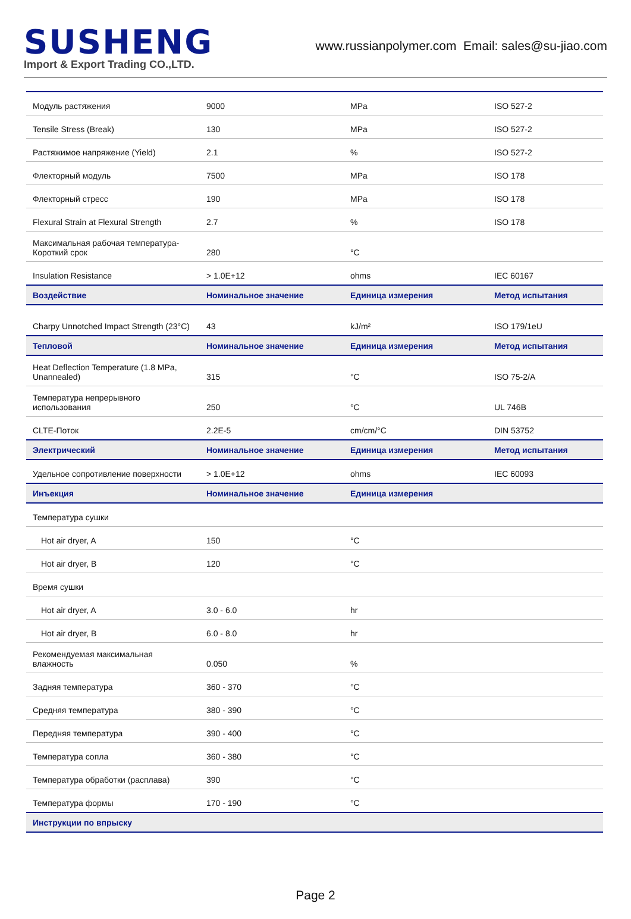SUSHENG
Import & Export Trading CO.,LTD.
www.russianpolymer.com Email: sales@su-jiao.com
| Модуль растяжения | 9000 | MPa | ISO 527-2 |
| Tensile Stress (Break) | 130 | MPa | ISO 527-2 |
| Растяжимое напряжение (Yield) | 2.1 | % | ISO 527-2 |
| Флекторный модуль | 7500 | MPa | ISO 178 |
| Флекторный стресс | 190 | MPa | ISO 178 |
| Flexural Strain at Flexural Strength | 2.7 | % | ISO 178 |
| Максимальная рабочая температура-Короткий срок | 280 | °C | |
| Insulation Resistance | > 1.0E+12 | ohms | IEC 60167 |
| Воздействие | Номинальное значение | Единица измерения | Метод испытания |
| Charpy Unnotched Impact Strength (23°C) | 43 | kJ/m² | ISO 179/1eU |
| Тепловой | Номинальное значение | Единица измерения | Метод испытания |
| Heat Deflection Temperature (1.8 MPa, Unannealed) | 315 | °C | ISO 75-2/A |
| Температура непрерывного использования | 250 | °C | UL 746B |
| CLTE-Поток | 2.2E-5 | cm/cm/°C | DIN 53752 |
| Электрический | Номинальное значение | Единица измерения | Метод испытания |
| Удельное сопротивление поверхности | > 1.0E+12 | ohms | IEC 60093 |
| Инъекция | Номинальное значение | Единица измерения | |
| Температура сушки | | | |
| Hot air dryer, A | 150 | °C | |
| Hot air dryer, B | 120 | °C | |
| Время сушки | | | |
| Hot air dryer, A | 3.0 - 6.0 | hr | |
| Hot air dryer, B | 6.0 - 8.0 | hr | |
| Рекомендуемая максимальная влажность | 0.050 | % | |
| Задняя температура | 360 - 370 | °C | |
| Средняя температура | 380 - 390 | °C | |
| Передняя температура | 390 - 400 | °C | |
| Температура сопла | 360 - 380 | °C | |
| Температура обработки (расплава) | 390 | °C | |
| Температура формы | 170 - 190 | °C | |
| Инструкции по впрыску | | | |
Page 2